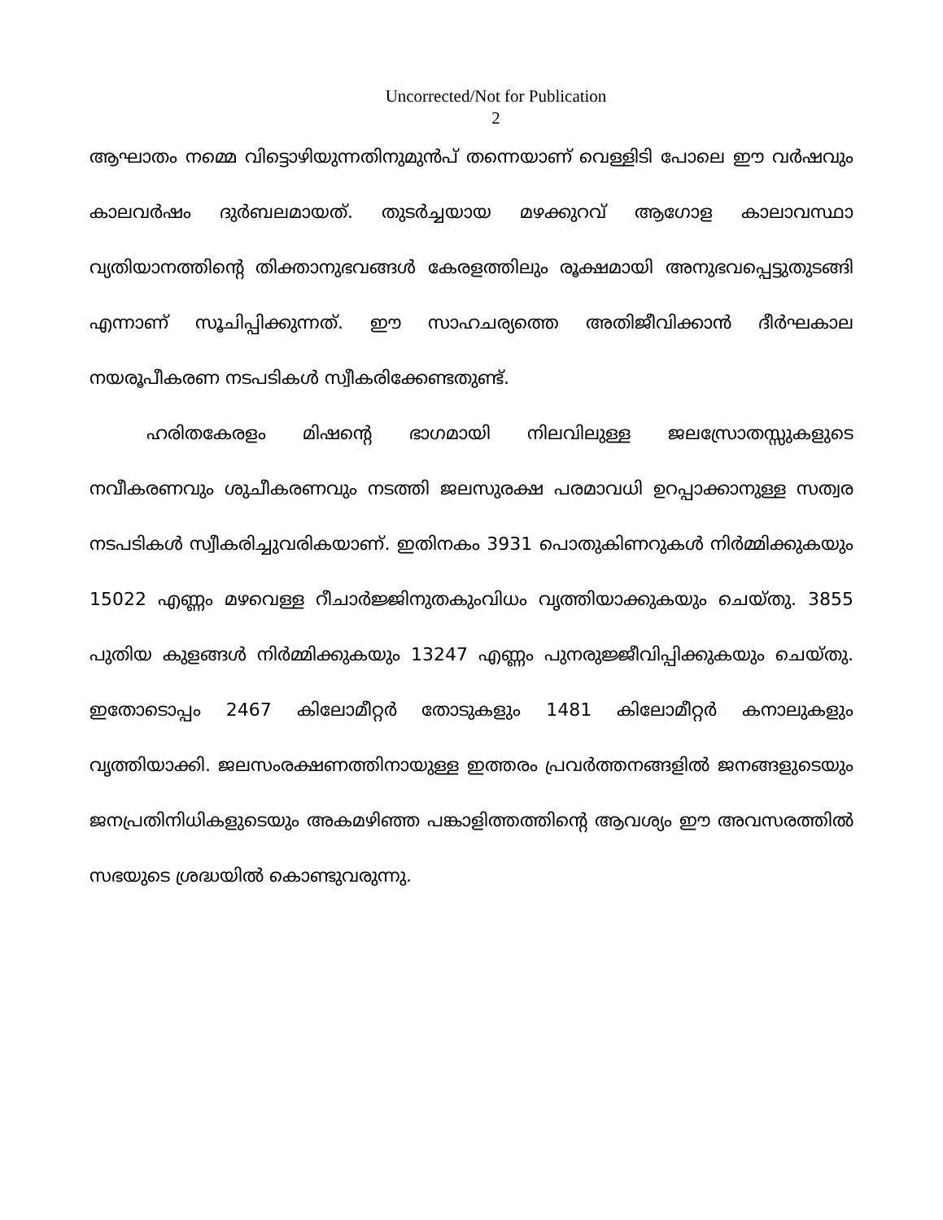Uncorrected/Not for Publication
2
ആഘാതം നമ്മെ വിട്ടൊഴിയുന്നതിനുമുൻപ് തന്നെയാണ് വെള്ളിടി പോലെ ഈ വർഷവും കാലവർഷം ദുർബലമായത്. തുടർച്ചയായ മഴക്കുറവ് ആഗോള കാലാവസ്ഥാ വ്യതിയാനത്തിന്റെ തിക്താനുഭവങ്ങൾ കേരളത്തിലും രൂക്ഷമായി അനുഭവപ്പെട്ടുതുടങ്ങി എന്നാണ് സൂചിപ്പിക്കുന്നത്. ഈ സാഹചര്യത്തെ അതിജീവിക്കാൻ ദീർഘകാല നയരൂപീകരണ നടപടികൾ സ്വീകരിക്കേണ്ടതുണ്ട്.
ഹരിതകേരളം മിഷന്റെ ഭാഗമായി നിലവിലുള്ള ജലസ്രോതസ്സുകളുടെ നവീകരണവും ശുചീകരണവും നടത്തി ജലസുരക്ഷ പരമാവധി ഉറപ്പാക്കാനുള്ള സത്വര നടപടികൾ സ്വീകരിച്ചുവരികയാണ്. ഇതിനകം 3931 പൊതുകിണറുകൾ നിർമ്മിക്കുകയും 15022 എണ്ണം മഴവെള്ള റീചാർജ്ജിനുതകുംവിധം വൃത്തിയാക്കുകയും ചെയ്തു. 3855 പുതിയ കുളങ്ങൾ നിർമ്മിക്കുകയും 13247 എണ്ണം പുനരുജ്ജീവിപ്പിക്കുകയും ചെയ്തു. ഇതോടൊപ്പം 2467 കിലോമീറ്റർ തോടുകളും 1481 കിലോമീറ്റർ കനാലുകളും വൃത്തിയാക്കി. ജലസംരക്ഷണത്തിനായുള്ള ഇത്തരം പ്രവർത്തനങ്ങളിൽ ജനങ്ങളുടെയും ജനപ്രതിനിധികളുടെയും അകമഴിഞ്ഞ പങ്കാളിത്തത്തിന്റെ ആവശ്യം ഈ അവസരത്തിൽ സഭയുടെ ശ്രദ്ധയിൽ കൊണ്ടുവരുന്നു.